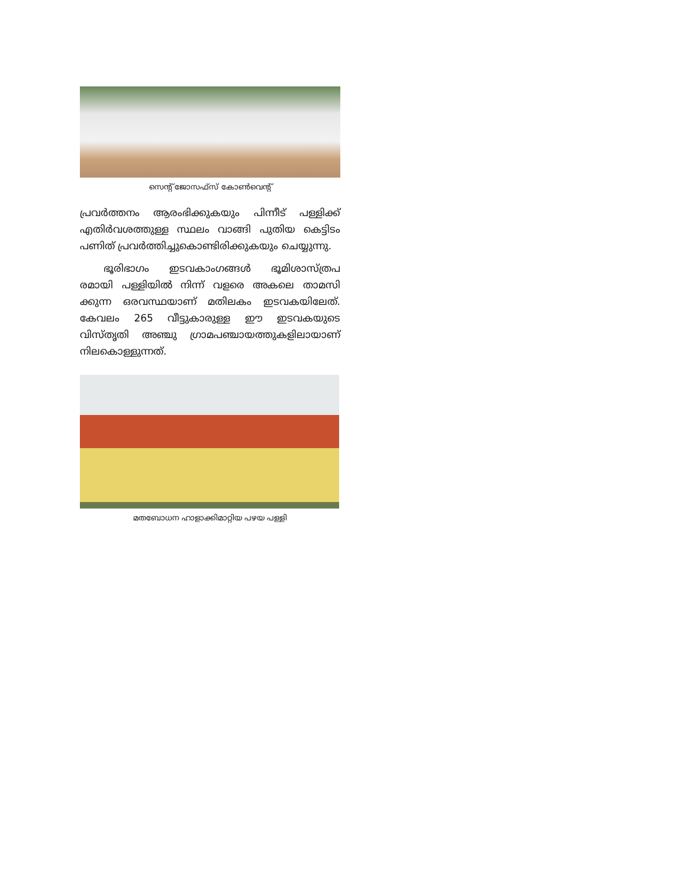സെന്റ് ജോസഫ്സ് കോൺവെന്റ്
പ്രവർത്തനം ആരംഭിക്കുകയും പിന്നീട് പള്ളിക്ക് എതിർവശത്തുള്ള സ്ഥലം വാങ്ങി പുതിയ കെട്ടിടം പണിത് പ്രവർത്തിച്ചുകൊണ്ടിരിക്കുകയും ചെയ്യുന്നു.
ഭൂരിഭാഗം ഇടവകാംഗങ്ങൾ ഭൂമിശാസ്ത്രപ രമായി പള്ളിയിൽ നിന്ന് വളരെ അകലെ താമസി ക്കുന്ന ഒരവസ്ഥയാണ് മതിലകം ഇടവകയിലേത്. കേവലം 265 വീട്ടുകാരുള്ള ഈ ഇടവകയുടെ വിസ്തൃതി അഞ്ചു ഗ്രാമപഞ്ചായത്തുകളിലായാണ് നിലകൊള്ളുന്നത്.
മതബോധന ഹാളാക്കിമാറ്റിയ പഴയ പള്ളി